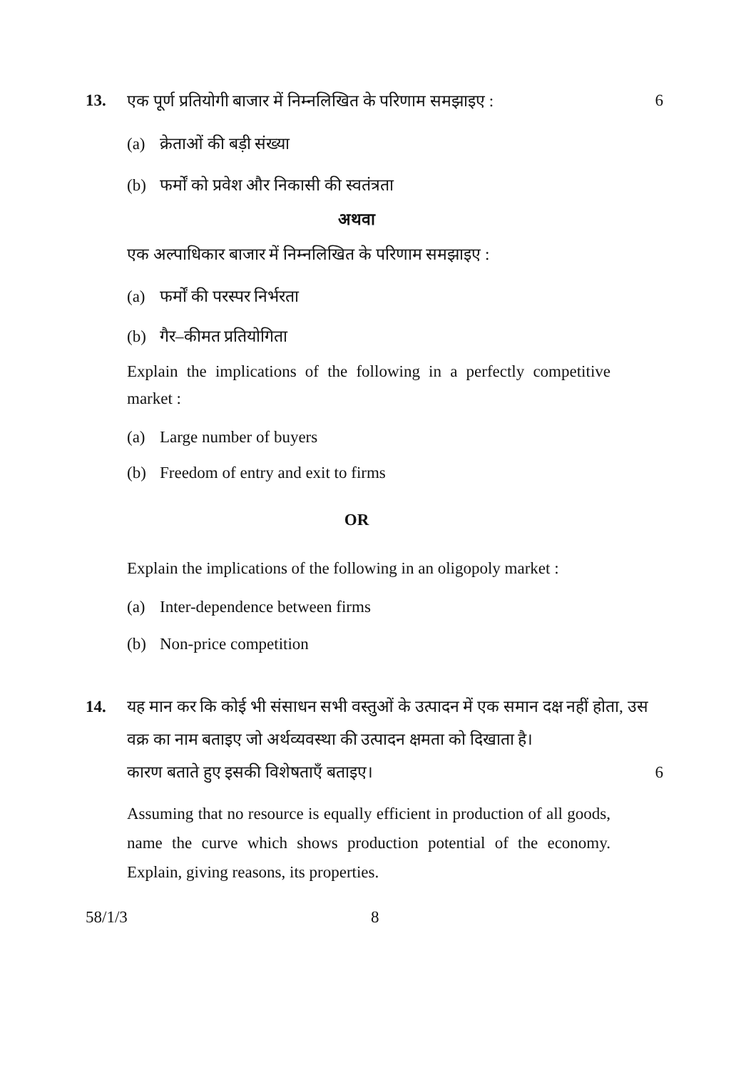13. एक पूर्ण प्रतियोगी बाजार में निम्नलिखित के परिणाम समझाइए : 6
(a) क्रेताओं की बड़ी संख्या
(b) फर्मों को प्रवेश और निकासी की स्वतंत्रता
अथवा
एक अल्पाधिकार बाजार में निम्नलिखित के परिणाम समझाइए :
(a) फर्मों की परस्पर निर्भरता
(b) गैर–कीमत प्रतियोगिता
Explain the implications of the following in a perfectly competitive market :
(a) Large number of buyers
(b) Freedom of entry and exit to firms
OR
Explain the implications of the following in an oligopoly market :
(a) Inter-dependence between firms
(b) Non-price competition
14. यह मान कर कि कोई भी संसाधन सभी वस्तुओं के उत्पादन में एक समान दक्ष नहीं होता, उस वक्र का नाम बताइए जो अर्थव्यवस्था की उत्पादन क्षमता को दिखाता है।
कारण बताते हुए इसकी विशेषताएँ बताइए। 6
Assuming that no resource is equally efficient in production of all goods, name the curve which shows production potential of the economy. Explain, giving reasons, its properties.
58/1/3 8